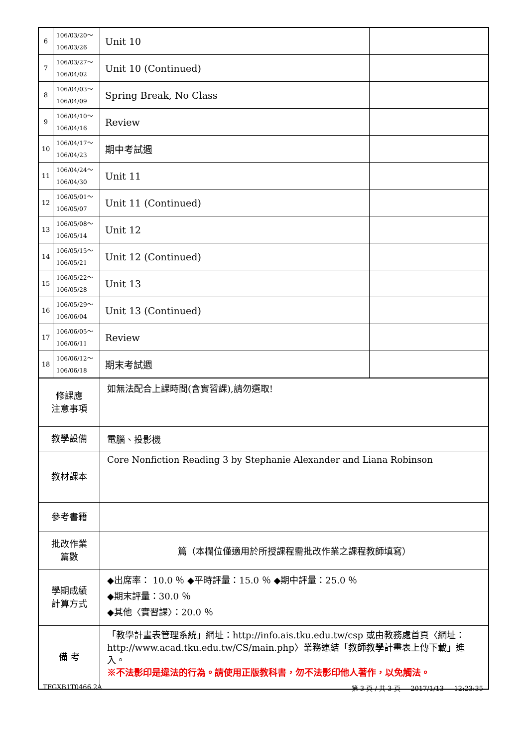| 6 | 106/03/20～ 106/03/26 | Unit 10 | |
| 7 | 106/03/27～ 106/04/02 | Unit 10 (Continued) | |
| 8 | 106/04/03～ 106/04/09 | Spring Break, No Class | |
| 9 | 106/04/10～ 106/04/16 | Review | |
| 10 | 106/04/17～ 106/04/23 | 期中考試週 | |
| 11 | 106/04/24～ 106/04/30 | Unit 11 | |
| 12 | 106/05/01～ 106/05/07 | Unit 11 (Continued) | |
| 13 | 106/05/08～ 106/05/14 | Unit 12 | |
| 14 | 106/05/15～ 106/05/21 | Unit 12 (Continued) | |
| 15 | 106/05/22～ 106/05/28 | Unit 13 | |
| 16 | 106/05/29～ 106/06/04 | Unit 13 (Continued) | |
| 17 | 106/06/05～ 106/06/11 | Review | |
| 18 | 106/06/12～ 106/06/18 | 期末考試週 | |
| 修課應 注意事項 | | 如無法配合上課時間(含實習課),請勿選取! | |
| 教學設備 | | 電腦、投影機 | |
| 教材課本 | | Core Nonfiction Reading 3 by Stephanie Alexander and Liana Robinson | |
| 參考書籍 | | | |
| 批改作業 篇數 | | 篇（本欄位僅適用於所授課程需批改作業之課程教師填寫） | |
| 學期成績 計算方式 | | ◆出席率： 10.0 ％ ◆平時評量：15.0 ％ ◆期中評量：25.0 ％ ◆期末評量：30.0 ％ ◆其他〈實習課〉：20.0 ％ | |
| 備 考 | | 「教學計畫表管理系統」網址： http://info.ais.tku.edu.tw/csp 或由教務處首頁〈網址： http://www.acad.tku.edu.tw/CS/main.php 〉業務連結「教師教學計畫表上傳下載」進入。 ※不法影印是違法的行為。請使用正版教科書，勿不法影印他人著作，以免觸法。 | |
TFGXB1T0466 2A 第 3 頁 / 共 3 頁 2017/1/13 12:23:35